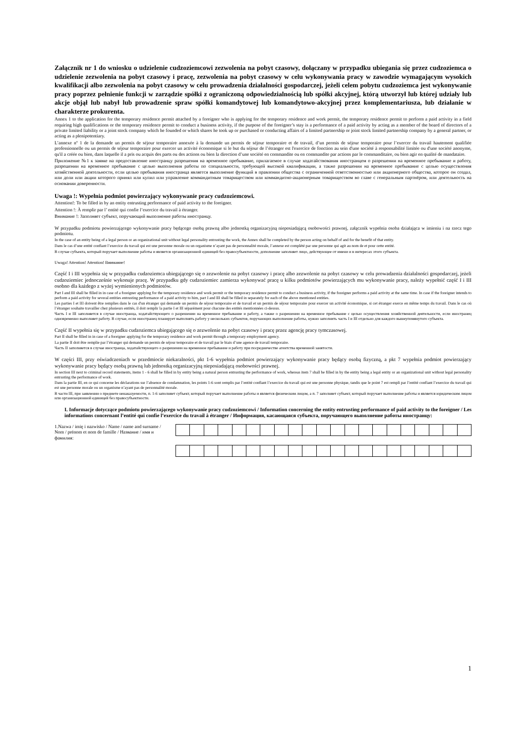Załącznik nr 1 do wniosku o udzielenie cudzoziemcowi zezwolenia na pobyt czasowy, dołączany w przypadku ubiegania się przez cudzoziemca o udzielenie zezwolenia na pobyt czasowy i pracę, zezwolenia na pobyt czasowy w celu wykonywania pracy w zawodzie wymagającym wysokich kwalifikacji albo zezwolenia na pobyt czasowy w celu prowadzenia działalności gospodarczej, jeżeli celem pobytu cudzoziemca jest wykonywanie pracy poprzez pełnienie funkcji w zarządzie spółki z ograniczoną odpowiedzialnością lub spółki akcyjnej, którą utworzył lub której udziały lub akcje objął lub nabył lub prowadzenie spraw spółki komandytowej lub komandytowo-akcyjnej przez komplementariusza, lub działanie w charakterze prokurenta.
Annex 1 to the application for the temporary residence permit attached by a foreigner who is applying for the temporary residence and work permit, the temporary residence permit to perform a paid activity in a field requiring high qualifications or the temporary residence permit to conduct a business activity, if the purpose of the foreigner’s stay is a performance of a paid activity by acting as a member of the board of directors of a private limited liability or a joint stock company which he founded or which shares he took up or purchased or conducting affairs of a limited partnership or joint stock limited partnership company by a general partner, or acting as a plenipotentiary.
L’annexe nº 1 de la demande un permis de séjour temporaire annexée à la demande un permis de séjour temporaire et de travail, d’un permis de séjour temporaire pour l’exercer du travail hautement qualifiée professionnelle ou un permis de séjour temporaire pour exercer un activité économique si le but du séjour de l’étranger est l'exercice de fonction au sein d'une société à responsabilité limitée ou d'une société anonyme, qu'il a créée ou bien, dans laquelle il a pris ou acquis des parts ou des actions ou bien la direction d’une société en commandite ou en commandite par actions par le commanditaire, ou bien agir en qualité de mandataire.
Приложение №1 к заявке на предоставление иностранцу разрешения на временное пребывание, прилагаемое в случае ходатайствования иностранцем о разрешении на временное пребывание и работу, разрешении на временное пребывание с целью выполнения работы по специальности, требующей высокой квалификации, а также разрешении на временное пребывание с целью осуществления хозяйственной деятельности, если целью пребывания иностранца является выполнение функций в правлении общества с ограниченной ответственностью или акционерного общества, которое он создал, или доли или акции которого принял или купил или управление коммандитным товариществом или коммандитно-акционерным товариществом во главе с генеральным партнёром, или деятельность на основании доверенности.
Uwaga !: Wypełnia podmiot powierzający wykonywanie pracy cudzoziemcowi.
Attention!: To be filled in by an entity entrusting performance of paid activity to the foreigner.
Attention !: À remplir par l’ entité qui confie l’exercice du travail à étranger.
Внимание !: Заполняет субъект, поручающий выполнение работы иностранцу.
W przypadku podmiotu powierzającego wykonywanie pracy będącego osobą prawną albo jednostką organizacyjną nieposiadającą osobowości prawnej, załącznik wypełnia osoba działająca w imieniu i na rzecz tego podmiotu.
In the case of an entity being of a legal person or an organizational unit without legal personality entrusting the work, the Annex shall be completed by the person acting on behalf of and for the benefit of that entity.
Dans le cas d’une entité confiant l’exercice du travail qui est une personne morale ou un organisme n’ayant pas de personnalité morale, l’annexe est complété par une personne qui agit au nom de et pour cette entité.
В случае субъекта, который поручает выполнение работы и является организационной единицей без правосубъектности, дополнение заполняет лицо, действующее от имени и в интересах этого субъекта.
Uwaga! Attention! Attention! Внимание!
Część I i III wypełnia się w przypadku cudzoziemca ubiegającego się o zezwolenie na pobyt czasowy i pracę albo zezwolenie na pobyt czasowy w celu prowadzenia działalności gospodarczej, jeżeli cudzoziemiec jednocześnie wykonuje pracę. W przypadku gdy cudzoziemiec zamierza wykonywać pracę u kilku podmiotów powierzających mu wykonywanie pracy, należy wypełnić część I i III osobno dla każdego z wyżej wymienionych podmiotów.
Part I and III shall be filled in in case of a foreigner applying for the temporary residence and work permit or the temporary residence permit to conduct a business activity, if the foreigner performs a paid activity at the same time. In case if the foreigner intends to perform a paid activity for several entities entrusting performance of a paid activity to him, part I and III shall be filled in separately for each of the above mentioned entities.
Les parties I et III doivent être remplies dans le cas d'un étranger qui demande un permis de séjour temporaire et de travail et un permis de séjour temporaire pour exercer un activité économique, si cet étranger exerce en même temps du travail. Dans le cas où l’étranger souhaite travailler chez plusieurs entités, il doit remplir la partie I et III séparément pour chacune des entités mentionnées ci-dessus.
Часть I и III заполняется в случае иностранца, ходатайствующего о разрешении на временное пребывание и работу, а также о разрешении на временное пребывание с целью осуществления хозяйственной деятельности, если иностранец одновременно выполняет работу. В случае, если иностранец планирует выполнять работу у нескольких субъектов, поручающих выполнение работы, нужно заполнить часть I и III отдельно для каждого вышеупомянутого субъекта.
Część II wypełnia się w przypadku cudzoziemca ubiegającego się o zezwolenie na pobyt czasowy i pracę przez agencję pracy tymczasowej.
Part II shall be filled in in case of a foreigner applying for the temporary residence and work permit through a temporary employment agency.
La partie II doit être remplie par l’étranger qui demande un permis de séjour temporaire et de travail par le biais d’une agence de travail temporaire.
Часть II заполняется в случае иностранца, ходатайствующего о разрешении на временное пребывание и работу при посредничестве агентства временной занятости.
W części III, przy oświadczeniach w przedmiocie niekaralności, pkt 1-6 wypełnia podmiot powierzający wykonywanie pracy będący osobą fizyczną, a pkt 7 wypełnia podmiot powierzający wykonywanie pracy będący osobą prawną lub jednostką organizacyjną nieposiadającą osobowości prawnej.
In section III next to criminal record statements, items 1 - 6 shall be filled in by entity being a natural person entrusting the performance of work, whereas item 7 shall be filled in by the entity being a legal entity or an organizational unit without legal personality entrusting the performance of work.
Dans la partie III, en ce qui concerne les déclarations sur l’absence de condamnation, les points 1-6 sont remplis par l’entité confiant l’exercice du travail qui est une personne physique, tandis que le point 7 est rempli par l’entité confiant l’exercice du travail qui est une personne morale ou un organisme n’ayant pas de personnalité morale.
В части III, при заявлении о предмете ненаказуемости, п. 1-6 заполняет субъект, который поручает выполнение работы и является физическим лицом, а п. 7 заполняет субъект, который поручает выполнение работы и является юридическим лицом или организационной единицей без правосубъектности.
I. Informacje dotyczące podmiotu powierzającego wykonywanie pracy cudzoziemcowi / Information concerning the entity entrusting performance of paid activity to the foreigner / Les informations concernant l’entité qui confie l’exercice du travail à étranger / Информация, касающаяся субъекта, поручающего выполнение работы иностранцу:
1.Nazwa / imię i nazwisko / Name / name and surname / Nom / prénom et nom de famille / Название / имя и фамилия:
1